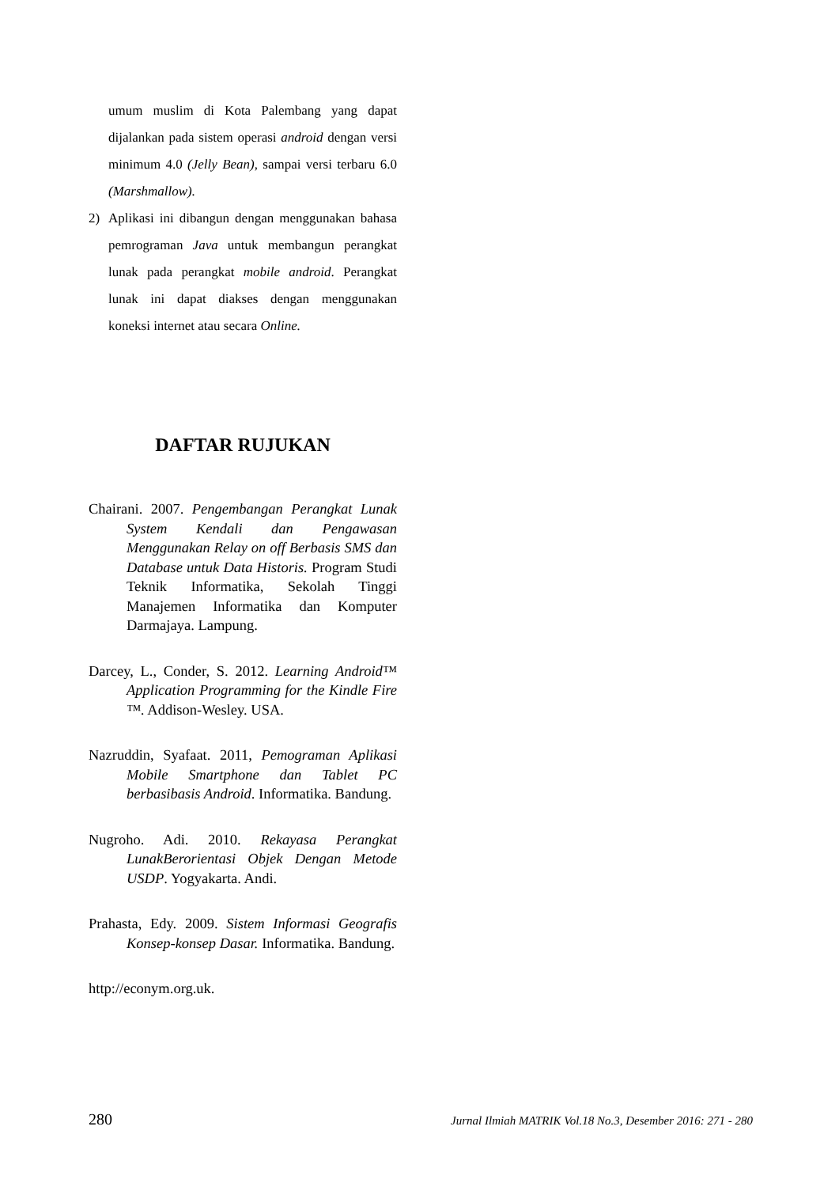umum muslim di Kota Palembang yang dapat dijalankan pada sistem operasi android dengan versi minimum 4.0 (Jelly Bean), sampai versi terbaru 6.0 (Marshmallow).
2) Aplikasi ini dibangun dengan menggunakan bahasa pemrograman Java untuk membangun perangkat lunak pada perangkat mobile android. Perangkat lunak ini dapat diakses dengan menggunakan koneksi internet atau secara Online.
DAFTAR RUJUKAN
Chairani. 2007. Pengembangan Perangkat Lunak System Kendali dan Pengawasan Menggunakan Relay on off Berbasis SMS dan Database untuk Data Historis. Program Studi Teknik Informatika, Sekolah Tinggi Manajemen Informatika dan Komputer Darmajaya. Lampung.
Darcey, L., Conder, S. 2012. Learning Android™ Application Programming for the Kindle Fire ™. Addison-Wesley. USA.
Nazruddin, Syafaat. 2011, Pemograman Aplikasi Mobile Smartphone dan Tablet PC berbasibasis Android. Informatika. Bandung.
Nugroho. Adi. 2010. Rekayasa Perangkat LunakBerorientasi Objek Dengan Metode USDP. Yogyakarta. Andi.
Prahasta, Edy. 2009. Sistem Informasi Geografis Konsep-konsep Dasar. Informatika. Bandung.
http://econym.org.uk.
280 Jurnal Ilmiah MATRIK Vol.18 No.3, Desember 2016: 271 - 280